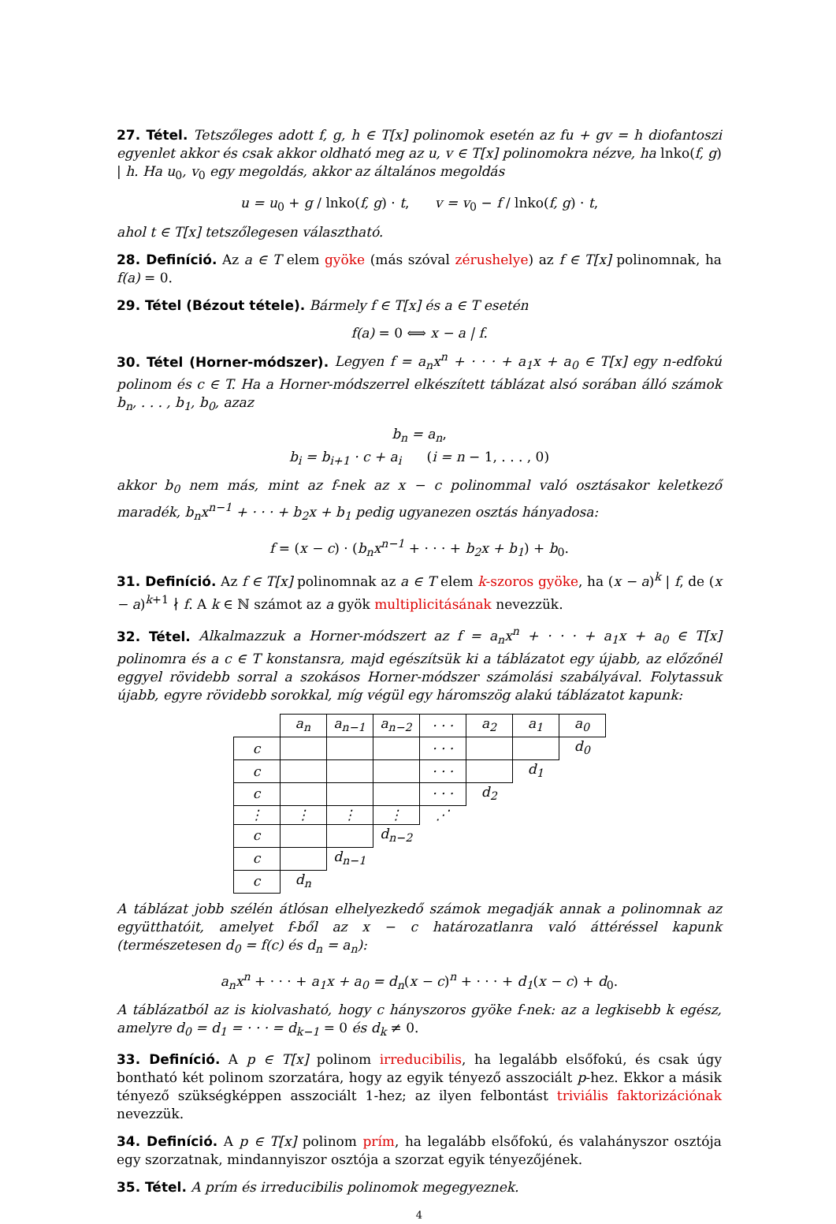27. Tétel. Tetszőleges adott f, g, h ∈ T[x] polinomok esetén az fu + gv = h diofantoszi egyenlet akkor és csak akkor oldható meg az u, v ∈ T[x] polinomokra nézve, ha lnko(f, g) | h. Ha u<sub>0</sub>, v<sub>0</sub> egy megoldás, akkor az általános megoldás
u = u<sub>0</sub> + g / lnko(f, g) · t, v = v<sub>0</sub> − f / lnko(f, g) · t,
ahol t ∈ T[x] tetszőlegesen választható.
28. Definíció. Az a ∈ T elem gyöke (más szóval zérushelye) az f ∈ T[x] polinomnak, ha f(a) = 0.
29. Tétel (Bézout tétele). Bármely f ∈ T[x] és a ∈ T esetén
f(a) = 0 ⟺ x − a | f.
30. Tétel (Horner-módszer). Legyen f = a<sub>n</sub>x<sup>n</sup> + · · · + a<sub>1</sub>x + a<sub>0</sub> ∈ T[x] egy n-edfokú polinom és c ∈ T. Ha a Horner-módszerrel elkészített táblázat alsó sorában álló számok b<sub>n</sub>, . . . , b<sub>1</sub>, b<sub>0</sub>, azaz
b<sub>n</sub> = a<sub>n</sub>,
b<sub>i</sub> = b<sub>i+1</sub> · c + a<sub>i</sub> (i = n − 1, . . . , 0)
akkor b<sub>0</sub> nem más, mint az f-nek az x − c polinommal való osztásakor keletkező maradék, b<sub>n</sub>x<sup>n−1</sup> + · · · + b<sub>2</sub>x + b<sub>1</sub> pedig ugyanezen osztás hányadosa:
f = (x − c) · (b<sub>n</sub>x<sup>n−1</sup> + · · · + b<sub>2</sub>x + b<sub>1</sub>) + b<sub>0</sub>.
31. Definíció. Az f ∈ T[x] polinomnak az a ∈ T elem k-szoros gyöke, ha (x − a)<sup>k</sup> | f, de (x − a)<sup>k+1</sup> ∤ f. A k ∈ ℕ számot az a gyök multiplicitásának nevezzük.
32. Tétel. Alkalmazzuk a Horner-módszert az f = a<sub>n</sub>x<sup>n</sup> + · · · + a<sub>1</sub>x + a<sub>0</sub> ∈ T[x] polinomra és a c ∈ T konstansra, majd egészítsük ki a táblázatot egy újabb, az előzőnél eggyel rövidebb sorral a szokásos Horner-módszer számolási szabályával. Folytassuk újabb, egyre rövidebb sorokkal, míg végül egy háromszög alakú táblázatot kapunk:
| | a<sub>n</sub> | a<sub>n−1</sub> | a<sub>n−2</sub> | · · · | a<sub>2</sub> | a<sub>1</sub> | a<sub>0</sub> |
| c | | | | · · · | | | d<sub>0</sub> |
| c | | | | · · · | | d<sub>1</sub> | |
| c | | | | · · · | d<sub>2</sub> | | |
| ⋮ | ⋮ | ⋮ | ⋮ | ⋰ | | | |
| c | | | d<sub>n−2</sub> | | | | |
| c | | d<sub>n−1</sub> | | | | | |
| c | d<sub>n</sub> | | | | | | |
A táblázat jobb szélén átlósan elhelyezkedő számok megadják annak a polinomnak az együtthatóit, amelyet f-ből az x − c határozatlanra való áttéréssel kapunk (természetesen d<sub>0</sub> = f(c) és d<sub>n</sub> = a<sub>n</sub>):
a<sub>n</sub>x<sup>n</sup> + · · · + a<sub>1</sub>x + a<sub>0</sub> = d<sub>n</sub>(x − c)<sup>n</sup> + · · · + d<sub>1</sub>(x − c) + d<sub>0</sub>.
A táblázatból az is kiolvasható, hogy c hányszoros gyöke f-nek: az a legkisebb k egész, amelyre d<sub>0</sub> = d<sub>1</sub> = · · · = d<sub>k−1</sub> = 0 és d<sub>k</sub> ≠ 0.
33. Definíció. A p ∈ T[x] polinom irreducibilis, ha legalább elsőfokú, és csak úgy bontható két polinom szorzatára, hogy az egyik tényező asszociált p-hez. Ekkor a másik tényező szükségképpen asszociált 1-hez; az ilyen felbontást triviális faktorizációnak nevezzük.
34. Definíció. A p ∈ T[x] polinom prím, ha legalább elsőfokú, és valahányszor osztója egy szorzatnak, mindannyiszor osztója a szorzat egyik tényezőjének.
35. Tétel. A prím és irreducibilis polinomok megegyeznek.
4